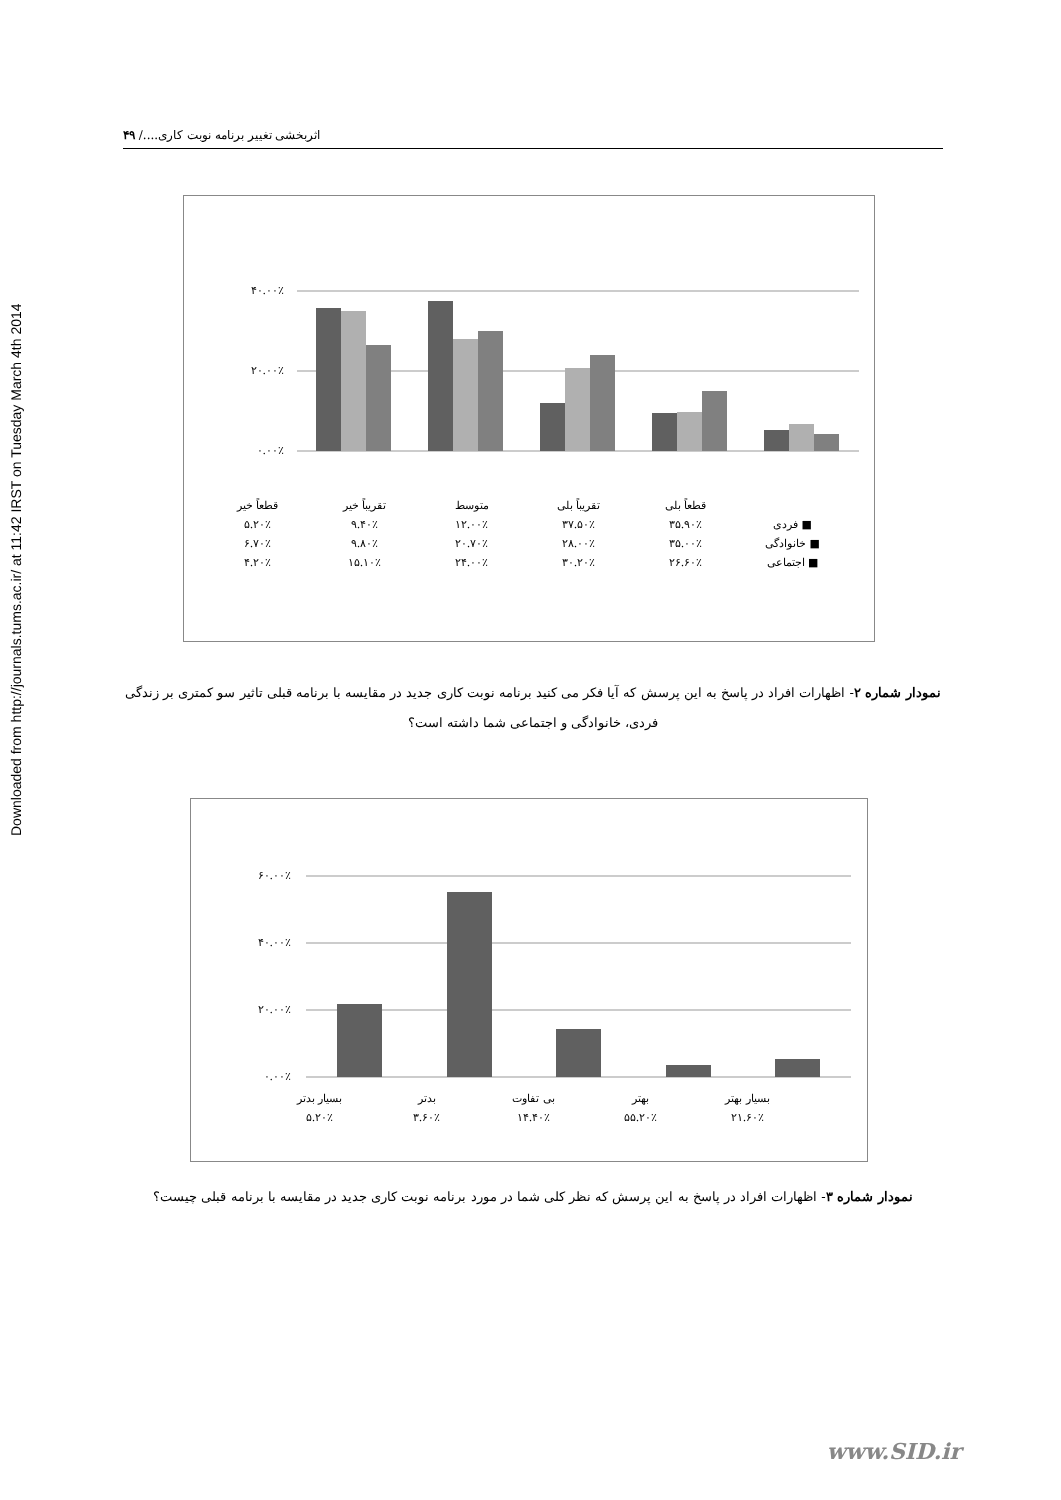Downloaded from http://journals.tums.ac.ir/ at 11:42 IRST on Tuesday March 4th 2014
اثربخشی تغییر برنامه نوبت کاری..../ ۴۹
۴۰.۰۰٪
۲۰.۰۰٪
۰.۰۰٪
| | قطعاً بلی | تقریباً بلی | متوسط | تقریباً خیر | قطعاً خیر |
| ■ فردی | ۳۵.۹۰٪ | ۳۷.۵۰٪ | ۱۲.۰۰٪ | ۹.۴۰٪ | ۵.۲۰٪ |
| ■ خانوادگی | ۳۵.۰۰٪ | ۲۸.۰۰٪ | ۲۰.۷۰٪ | ۹.۸۰٪ | ۶.۷۰٪ |
| ■ اجتماعی | ۲۶.۶۰٪ | ۳۰.۲۰٪ | ۲۴.۰۰٪ | ۱۵.۱۰٪ | ۴.۲۰٪ |
نمودار شماره ۲- اظهارات افراد در پاسخ به این پرسش که آیا فکر می کنید برنامه نوبت کاری جدید در مقایسه با برنامه قبلی تاثیر سو کمتری بر زندگی فردی، خانوادگی و اجتماعی شما داشته است؟
۶۰.۰۰٪
۴۰.۰۰٪
۲۰.۰۰٪
۰.۰۰٪
| بسیار بهتر | بهتر | بی تفاوت | بدتر | بسیار بدتر |
| ۲۱.۶۰٪ | ۵۵.۲۰٪ | ۱۴.۴۰٪ | ۳.۶۰٪ | ۵.۲۰٪ |
نمودار شماره ۳- اظهارات افراد در پاسخ به این پرسش که نظر کلی شما در مورد برنامه نوبت کاری جدید در مقایسه با برنامه قبلی چیست؟
www.SID.ir